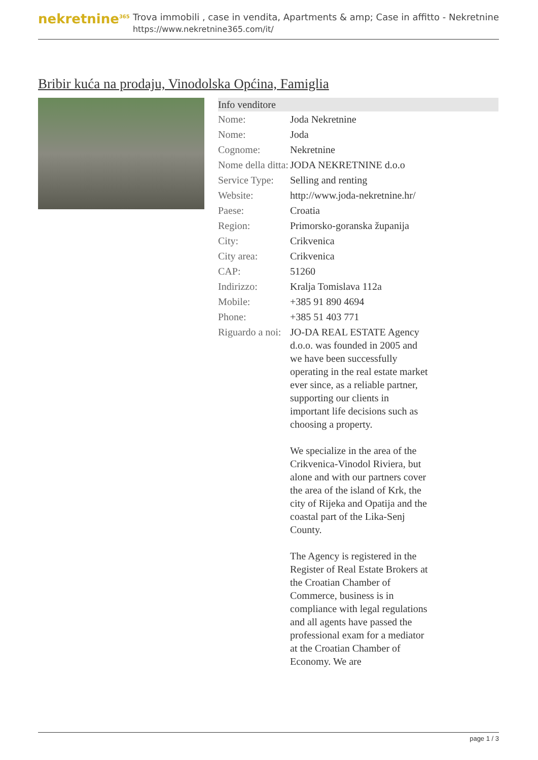nekretnine<sup>365</sup>
Trova immobili , case in vendita, Apartments & amp; Case in affitto - Nekretnine
https://www.nekretnine365.com/it/
Bribir kuća na prodaju, Vinodolska Općina, Famiglia
Info venditore
| Nome: | Joda Nekretnine |
| Nome: | Joda |
| Cognome: | Nekretnine |
| Nome della ditta: | JODA NEKRETNINE d.o.o |
| Service Type: | Selling and renting |
| Website: | http://www.joda-nekretnine.hr/ |
| Paese: | Croatia |
| Region: | Primorsko-goranska županija |
| City: | Crikvenica |
| City area: | Crikvenica |
| CAP: | 51260 |
| Indirizzo: | Kralja Tomislava 112a |
| Mobile: | +385 91 890 4694 |
| Phone: | +385 51 403 771 |
| Riguardo a noi: | JO-DA REAL ESTATE Agency d.o.o. was founded in 2005 and we have been successfully operating in the real estate market ever since, as a reliable partner, supporting our clients in important life decisions such as choosing a property. We specialize in the area of the Crikvenica-Vinodol Riviera, but alone and with our partners cover the area of the island of Krk, the city of Rijeka and Opatija and the coastal part of the Lika-Senj County. The Agency is registered in the Register of Real Estate Brokers at the Croatian Chamber of Commerce, business is in compliance with legal regulations and all agents have passed the professional exam for a mediator at the Croatian Chamber of Economy. We are |
page 1 / 3